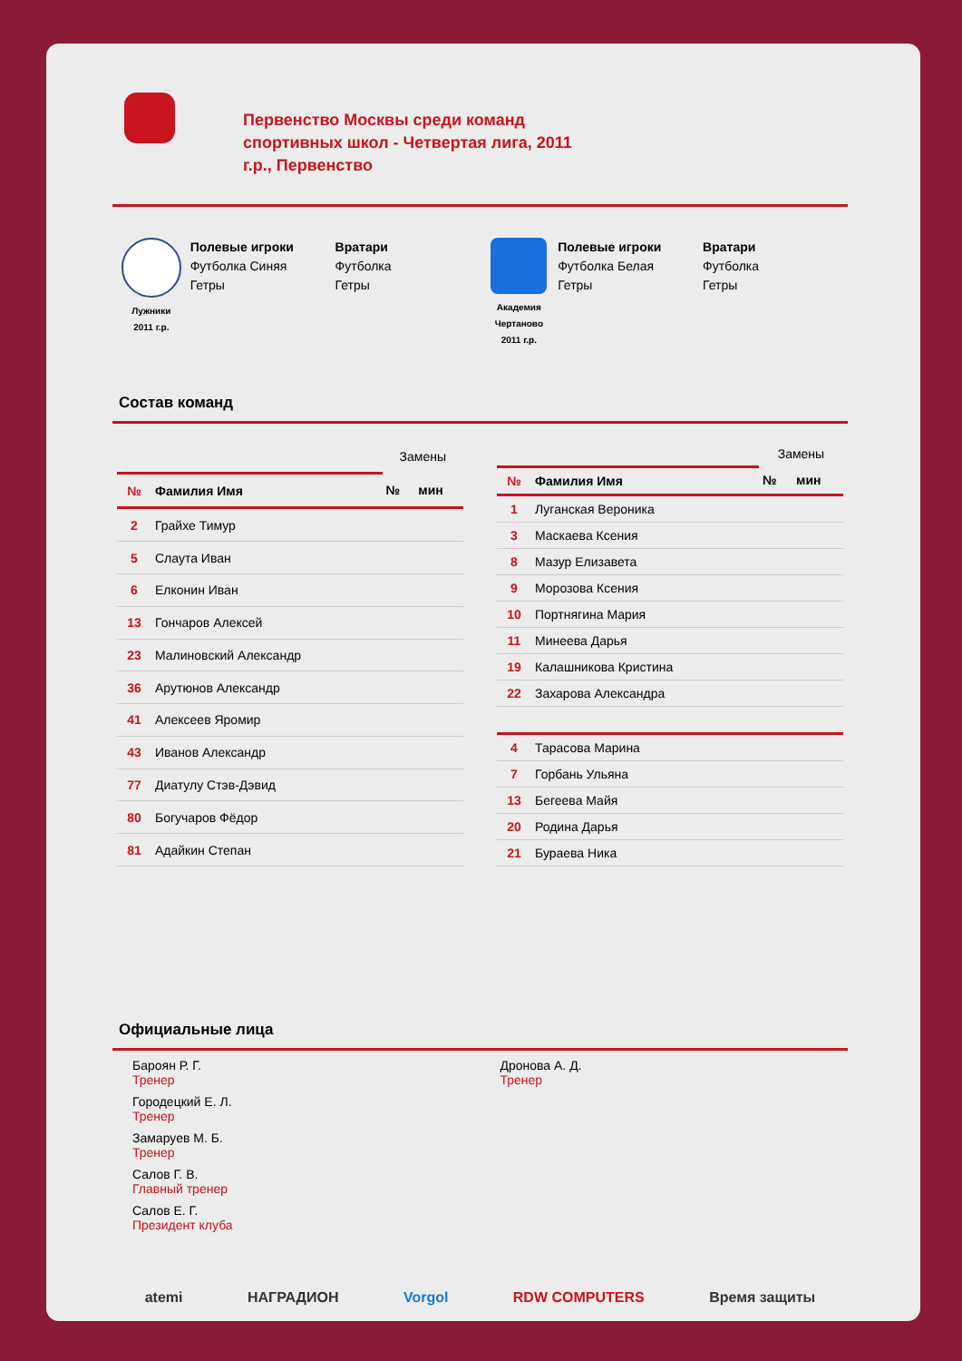Первенство Москвы среди команд спортивных школ - Четвертая лига, 2011 г.р., Первенство
Лужники
2011 г.р.
Полевые игроки
Футболка Синяя
Гетры
Вратари
Футболка
Гетры
Академия
Чертаново
2011 г.р.
Полевые игроки
Футболка Белая
Гетры
Вратари
Футболка
Гетры
Состав команд
| | | Замены | |
| --- | --- | --- | --- |
| № | Фамилия Имя | № | мин |
| 2 | Грайхе Тимур | | |
| 5 | Слаута Иван | | |
| 6 | Елконин Иван | | |
| 13 | Гончаров Алексей | | |
| 23 | Малиновский Александр | | |
| 36 | Арутюнов Александр | | |
| 41 | Алексеев Яромир | | |
| 43 | Иванов Александр | | |
| 77 | Диатулу Стэв-Дэвид | | |
| 80 | Богучаров Фёдор | | |
| 81 | Адайкин Степан | | |
| | | Замены | |
| --- | --- | --- | --- |
| № | Фамилия Имя | № | мин |
| 1 | Луганская Вероника | | |
| 3 | Маскаева Ксения | | |
| 8 | Мазур Елизавета | | |
| 9 | Морозова Ксения | | |
| 10 | Портнягина Мария | | |
| 11 | Минеева Дарья | | |
| 19 | Калашникова Кристина | | |
| 22 | Захарова Александра | | |
| 4 | Тарасова Марина | | |
| 7 | Горбань Ульяна | | |
| 13 | Бегеева Майя | | |
| 20 | Родина Дарья | | |
| 21 | Бураева Ника | | |
Официальные лица
Бароян Р. Г.
Тренер
Городецкий Е. Л.
Тренер
Замаруев М. Б.
Тренер
Салов Г. В.
Главный тренер
Салов Е. Г.
Президент клуба
Дронова А. Д.
Тренер
atemi НАГРАДИОН Vorgol RDW COMPUTERS Время защиты